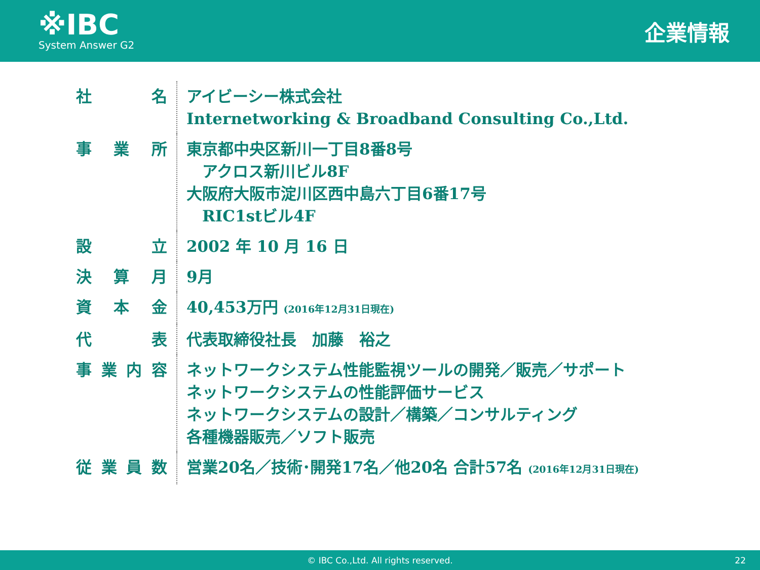※IBC
System Answer G2
企業情報
| 社 名 | アイビーシー株式会社 Internetworking & Broadband Consulting Co.,Ltd. |
| 事 業 所 | 東京都中央区新川一丁目8番8号 アクロス新川ビル8F 大阪府大阪市淀川区西中島六丁目6番17号 RIC1stビル4F |
| 設 立 | 2002 年 10 月 16 日 |
| 決 算 月 | 9月 |
| 資 本 金 | 40,453万円 (2016年12月31日現在) |
| 代 表 | 代表取締役社長 加藤 裕之 |
| 事業内容 | ネットワークシステム性能監視ツールの開発／販売／サポート ネットワークシステムの性能評価サービス ネットワークシステムの設計／構築／コンサルティング 各種機器販売／ソフト販売 |
| 従業員数 | 営業20名／技術･開発17名／他20名 合計57名 (2016年12月31日現在) |
© IBC Co.,Ltd. All rights reserved. 22